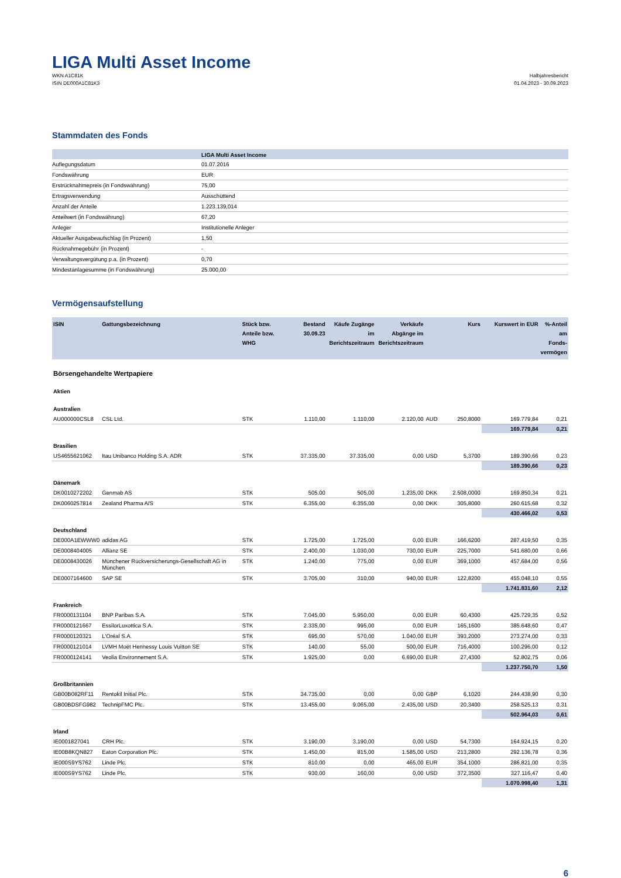LIGA Multi Asset Income
WKN A1C81K
ISIN DE000A1C81K3
Halbjahresbericht
01.04.2023 - 30.09.2023
Stammdaten des Fonds
| | LIGA Multi Asset Income |
| --- | --- |
| Auflegungsdatum | 01.07.2016 |
| Fondswährung | EUR |
| Erstrücknahmepreis (in Fondswährung) | 75,00 |
| Ertragsverwendung | Ausschüttend |
| Anzahl der Anteile | 1.223.139,014 |
| Anteilwert (in Fondswährung) | 67,20 |
| Anleger | Institutionelle Anleger |
| Aktueller Ausgabeaufschlag (in Prozent) | 1,50 |
| Rücknahmegebühr (in Prozent) | - |
| Verwaltungsvergütung p.a. (in Prozent) | 0,70 |
| Mindestanlagesumme (in Fondswährung) | 25.000,00 |
Vermögensaufstellung
| ISIN | Gattungsbezeichnung | Stück bzw. Anteile bzw. WHG | Bestand 30.09.23 | Käufe Zugänge im Berichtszeitraum | Verkäufe Abgänge im Berichtszeitraum | | Kurs | Kurswert in EUR | %-Anteil am Fonds-vermögen |
| --- | --- | --- | --- | --- | --- | --- | --- | --- | --- |
| Börsengehandelte Wertpapiere | | | | | | | | | |
| Aktien | | | | | | | | | |
| Australien | | | | | | | | | |
| AU000000CSL8 | CSL Ltd. | STK | 1.110,00 | 1.110,00 | 2.120,00 | AUD | 250,8000 | 169.779,84 | 0,21 |
| | | | | | | | | 169.779,84 | 0,21 |
| Brasilien | | | | | | | | | |
| US4655621062 | Itau Unibanco Holding S.A. ADR | STK | 37.335,00 | 37.335,00 | 0,00 | USD | 5,3700 | 189.390,66 | 0,23 |
| | | | | | | | | 189.390,66 | 0,23 |
| Dänemark | | | | | | | | | |
| DK0010272202 | Genmab AS | STK | 505,00 | 505,00 | 1.235,00 | DKK | 2.508,0000 | 169.850,34 | 0,21 |
| DK0060257814 | Zealand Pharma A/S | STK | 6.355,00 | 6.355,00 | 0,00 | DKK | 305,8000 | 260.615,68 | 0,32 |
| | | | | | | | | 430.466,02 | 0,53 |
| Deutschland | | | | | | | | | |
| DE000A1EWWW0 | adidas AG | STK | 1.725,00 | 1.725,00 | 0,00 | EUR | 166,6200 | 287.419,50 | 0,35 |
| DE0008404005 | Allianz SE | STK | 2.400,00 | 1.030,00 | 730,00 | EUR | 225,7000 | 541.680,00 | 0,66 |
| DE0008430026 | Münchener Rückversicherungs-Gesellschaft AG in München | STK | 1.240,00 | 775,00 | 0,00 | EUR | 369,1000 | 457.684,00 | 0,56 |
| DE0007164600 | SAP SE | STK | 3.705,00 | 310,00 | 940,00 | EUR | 122,8200 | 455.048,10 | 0,55 |
| | | | | | | | | 1.741.831,60 | 2,12 |
| Frankreich | | | | | | | | | |
| FR0000131104 | BNP Paribas S.A. | STK | 7.045,00 | 5.950,00 | 0,00 | EUR | 60,4300 | 425.729,35 | 0,52 |
| FR0000121667 | EssilorLuxottica S.A. | STK | 2.335,00 | 995,00 | 0,00 | EUR | 165,1600 | 385.648,60 | 0,47 |
| FR0000120321 | L'Oréal S.A. | STK | 695,00 | 570,00 | 1.040,00 | EUR | 393,2000 | 273.274,00 | 0,33 |
| FR0000121014 | LVMH Moët Hennessy Louis Vuitton SE | STK | 140,00 | 55,00 | 500,00 | EUR | 716,4000 | 100.296,00 | 0,12 |
| FR0000124141 | Veolia Environnement S.A. | STK | 1.925,00 | 0,00 | 6.690,00 | EUR | 27,4300 | 52.802,75 | 0,06 |
| | | | | | | | | 1.237.750,70 | 1,50 |
| Großbritannien | | | | | | | | | |
| GB00B082RF11 | Rentokil Initial Plc. | STK | 34.735,00 | 0,00 | 0,00 | GBP | 6,1020 | 244.438,90 | 0,30 |
| GB00BDSFG982 | TechnipFMC Plc. | STK | 13.455,00 | 9.065,00 | 2.435,00 | USD | 20,3400 | 258.525,13 | 0,31 |
| | | | | | | | | 502.964,03 | 0,61 |
| Irland | | | | | | | | | |
| IE0001827041 | CRH Plc. | STK | 3.190,00 | 3.190,00 | 0,00 | USD | 54,7300 | 164.924,15 | 0,20 |
| IE00B8KQN827 | Eaton Corporation Plc. | STK | 1.450,00 | 815,00 | 1.585,00 | USD | 213,2800 | 292.136,78 | 0,36 |
| IE000S9YS762 | Linde Plc. | STK | 810,00 | 0,00 | 465,00 | EUR | 354,1000 | 286.821,00 | 0,35 |
| IE000S9YS762 | Linde Plc. | STK | 930,00 | 160,00 | 0,00 | USD | 372,3500 | 327.116,47 | 0,40 |
| | | | | | | | | 1.070.998,40 | 1,31 |
6